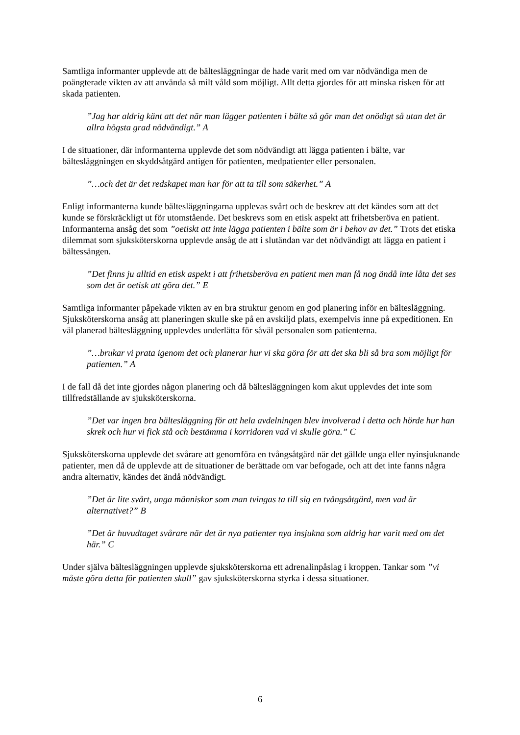Samtliga informanter upplevde att de bältesläggningar de hade varit med om var nödvändiga men de poängterade vikten av att använda så milt våld som möjligt. Allt detta gjordes för att minska risken för att skada patienten.
”Jag har aldrig känt att det när man lägger patienten i bälte så gör man det onödigt så utan det är allra högsta grad nödvändigt.” A
I de situationer, där informanterna upplevde det som nödvändigt att lägga patienten i bälte, var bältesläggningen en skyddsåtgärd antigen för patienten, medpatienter eller personalen.
”…och det är det redskapet man har för att ta till som säkerhet.” A
Enligt informanterna kunde bältesläggningarna upplevas svårt och de beskrev att det kändes som att det kunde se förskräckligt ut för utomstående. Det beskrevs som en etisk aspekt att frihetsberöva en patient. Informanterna ansåg det som ”oetiskt att inte lägga patienten i bälte som är i behov av det.” Trots det etiska dilemmat som sjuksköterskorna upplevde ansåg de att i slutändan var det nödvändigt att lägga en patient i bältessängen.
”Det finns ju alltid en etisk aspekt i att frihetsberöva en patient men man få nog ändå inte låta det ses som det är oetisk att göra det.” E
Samtliga informanter påpekade vikten av en bra struktur genom en god planering inför en bältesläggning. Sjuksköterskorna ansåg att planeringen skulle ske på en avskiljd plats, exempelvis inne på expeditionen. En väl planerad bältesläggning upplevdes underlätta för såväl personalen som patienterna.
”…brukar vi prata igenom det och planerar hur vi ska göra för att det ska bli så bra som möjligt för patienten.” A
I de fall då det inte gjordes någon planering och då bältesläggningen kom akut upplevdes det inte som tillfredställande av sjuksköterskorna.
”Det var ingen bra bältesläggning för att hela avdelningen blev involverad i detta och hörde hur han skrek och hur vi fick stå och bestämma i korridoren vad vi skulle göra.” C
Sjuksköterskorna upplevde det svårare att genomföra en tvångsåtgärd när det gällde unga eller nyinsjuknande patienter, men då de upplevde att de situationer de berättade om var befogade, och att det inte fanns några andra alternativ, kändes det ändå nödvändigt.
”Det är lite svårt, unga människor som man tvingas ta till sig en tvångsåtgärd, men vad är alternativet?” B
”Det är huvudtaget svårare när det är nya patienter nya insjukna som aldrig har varit med om det här.” C
Under själva bältesläggningen upplevde sjuksköterskorna ett adrenalinpåslag i kroppen. Tankar som ”vi måste göra detta för patienten skull” gav sjuksköterskorna styrka i dessa situationer.
6